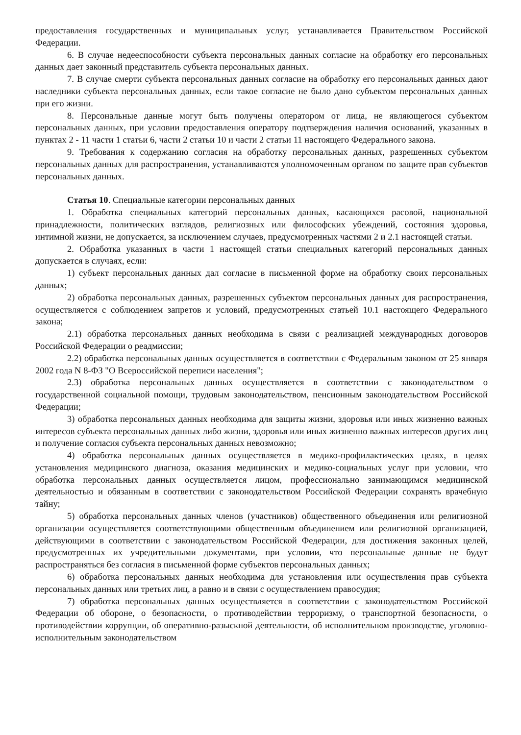предоставления государственных и муниципальных услуг, устанавливается Правительством Российской Федерации.
6. В случае недееспособности субъекта персональных данных согласие на обработку его персональных данных дает законный представитель субъекта персональных данных.
7. В случае смерти субъекта персональных данных согласие на обработку его персональных данных дают наследники субъекта персональных данных, если такое согласие не было дано субъектом персональных данных при его жизни.
8. Персональные данные могут быть получены оператором от лица, не являющегося субъектом персональных данных, при условии предоставления оператору подтверждения наличия оснований, указанных в пунктах 2 - 11 части 1 статьи 6, части 2 статьи 10 и части 2 статьи 11 настоящего Федерального закона.
9. Требования к содержанию согласия на обработку персональных данных, разрешенных субъектом персональных данных для распространения, устанавливаются уполномоченным органом по защите прав субъектов персональных данных.
Статья 10. Специальные категории персональных данных
1. Обработка специальных категорий персональных данных, касающихся расовой, национальной принадлежности, политических взглядов, религиозных или философских убеждений, состояния здоровья, интимной жизни, не допускается, за исключением случаев, предусмотренных частями 2 и 2.1 настоящей статьи.
2. Обработка указанных в части 1 настоящей статьи специальных категорий персональных данных допускается в случаях, если:
1) субъект персональных данных дал согласие в письменной форме на обработку своих персональных данных;
2) обработка персональных данных, разрешенных субъектом персональных данных для распространения, осуществляется с соблюдением запретов и условий, предусмотренных статьей 10.1 настоящего Федерального закона;
2.1) обработка персональных данных необходима в связи с реализацией международных договоров Российской Федерации о реадмиссии;
2.2) обработка персональных данных осуществляется в соответствии с Федеральным законом от 25 января 2002 года N 8-ФЗ "О Всероссийской переписи населения";
2.3) обработка персональных данных осуществляется в соответствии с законодательством о государственной социальной помощи, трудовым законодательством, пенсионным законодательством Российской Федерации;
3) обработка персональных данных необходима для защиты жизни, здоровья или иных жизненно важных интересов субъекта персональных данных либо жизни, здоровья или иных жизненно важных интересов других лиц и получение согласия субъекта персональных данных невозможно;
4) обработка персональных данных осуществляется в медико-профилактических целях, в целях установления медицинского диагноза, оказания медицинских и медико-социальных услуг при условии, что обработка персональных данных осуществляется лицом, профессионально занимающимся медицинской деятельностью и обязанным в соответствии с законодательством Российской Федерации сохранять врачебную тайну;
5) обработка персональных данных членов (участников) общественного объединения или религиозной организации осуществляется соответствующими общественным объединением или религиозной организацией, действующими в соответствии с законодательством Российской Федерации, для достижения законных целей, предусмотренных их учредительными документами, при условии, что персональные данные не будут распространяться без согласия в письменной форме субъектов персональных данных;
6) обработка персональных данных необходима для установления или осуществления прав субъекта персональных данных или третьих лиц, а равно и в связи с осуществлением правосудия;
7) обработка персональных данных осуществляется в соответствии с законодательством Российской Федерации об обороне, о безопасности, о противодействии терроризму, о транспортной безопасности, о противодействии коррупции, об оперативно-разыскной деятельности, об исполнительном производстве, уголовно-исполнительным законодательством